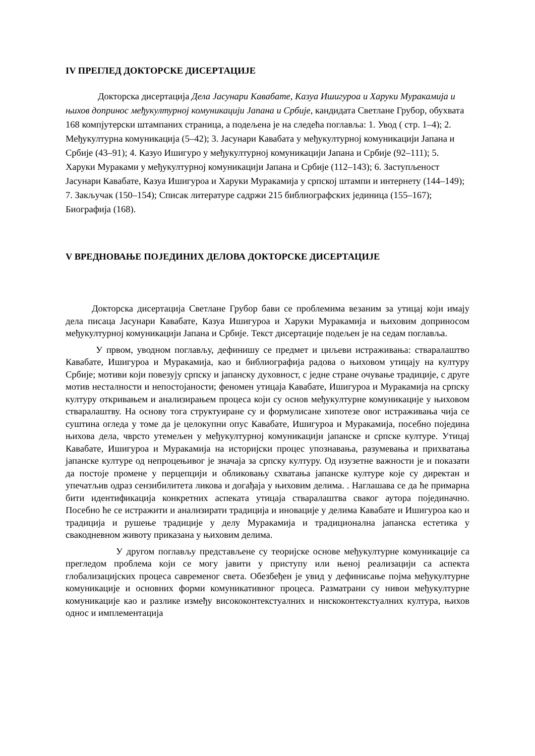IV ПРЕГЛЕД ДОКТОРСКЕ ДИСЕРТАЦИЈЕ
Докторска дисертација Дела Јасунари Кавабате, Казуа Ишигуроа и Харуки Муракамија и њихов допринос међукултурној комуникацији Јапана и Србије, кандидата Светлане Грубор, обухвата 168 компјутерски штампаних страница, а подељена је на следећа поглавља: 1. Увод ( стр. 1–4); 2. Међукултурна комуникација (5–42); 3. Јасунари Кавабата у међукултурној комуникацији Јапана и Србије (43–91); 4. Казуо Ишигуро у међукултурној комуникацији Јапана и Србије (92–111); 5. Харуки Мураками у међукултурној комуникацији Јапана и Србије (112–143); 6. Заступљеност Јасунари Кавабате, Казуа Ишигуроа и Харуки Муракамија у српској штампи и интернету (144–149); 7. Закључак (150–154); Списак литературе садржи 215 библиографских јединица (155–167); Биографија (168).
V ВРЕДНОВАЊЕ ПОЈЕДИНИХ ДЕЛОВА ДОКТОРСКЕ ДИСЕРТАЦИЈЕ
Докторска дисертација Светлане Грубор бави се проблемима везаним за утицај који имају дела писаца Јасунари Кавабате, Казуа Ишигуроа и Харуки Муракамија и њиховим доприносом међукултурној комуникацији Јапана и Србије. Текст дисертације подељен је на седам поглавља.
У првом, уводном поглављу, дефинишу се предмет и циљеви истраживања: стваралаштво Кавабате, Ишигуроа и Муракамија, као и библиографија радова о њиховом утицају на културу Србије; мотиви који повезују српску и јапанску духовност, с једне стране очување традиције, с друге мотив несталности и непостојаности; феномен утицаја Кавабате, Ишигуроа и Муракамија на српску културу откривањем и анализирањем процеса који су основ међукултурне комуникације у њиховом стваралаштву. На основу тога структуиране су и формулисане хипотезе овог истраживања чија се суштина огледа у томе да је целокупни опус Кавабате, Ишигуроа и Муракамија, посебно поједина њихова дела, чврсто утемељен у међукултурној комуникацији јапанске и српске културе. Утицај Кавабате, Ишигуроа и Муракамија на историјски процес упознавања, разумевања и прихватања јапанске културе од непроцењивог је значаја за српску културу. Од изузетне важности је и показати да постоје промене у перцепцији и обликовању схватања јапанске културе које су директан и упечатљив одраз сензибилитета ликова и догађаја у њиховим делима. . Наглашава се да ће примарна бити идентификација конкретних аспеката утицаја стваралаштва сваког аутора појединачно. Посебно ће се истражити и анализирати традиција и иновације у делима Кавабате и Ишигуроа као и традиција и рушење традиције у делу Муракамија и традиционална јапанска естетика у свакодневном животу приказана у њиховим делима.
У другом поглављу представљене су теоријске основе међукултурне комуникације са прегледом проблема који се могу јавити у приступу или њеној реализацији са аспекта глобализацијских процеса савременог света. Обезбеђен је увид у дефинисање појма међукултурне комуникације и основних форми комуникативног процеса. Разматрани су нивои међукултурне комуникације као и разлике између висококонтекстуалних и нискоконтекстуалних култура, њихов однос и имплементација